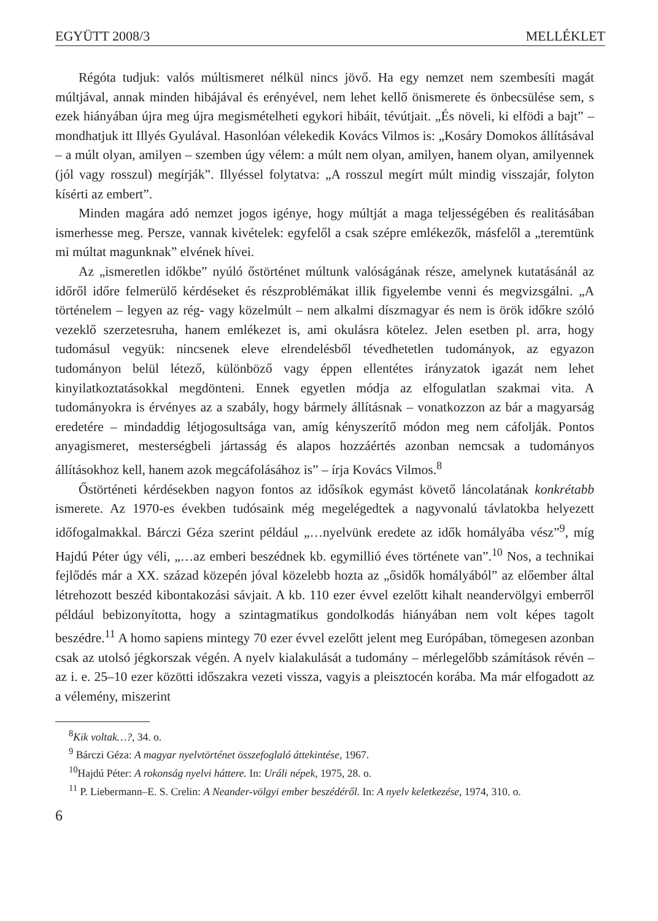EGYÜTT 2008/3 MELLÉKLET
Régóta tudjuk: valós múltismeret nélkül nincs jövő. Ha egy nemzet nem szembesíti magát múltjával, annak minden hibájával és erényével, nem lehet kellő önismerete és önbecsülése sem, s ezek hiányában újra meg újra megismételheti egykori hibáit, tévútjait. „És növeli, ki elfödi a bajt” – mondhatjuk itt Illyés Gyulával. Hasonlóan vélekedik Kovács Vilmos is: „Kosáry Domokos állításával – a múlt olyan, amilyen – szemben úgy vélem: a múlt nem olyan, amilyen, hanem olyan, amilyennek (jól vagy rosszul) megírják”. Illyéssel folytatva: „A rosszul megírt múlt mindig visszajár, folyton kísérti az embert”.
Minden magára adó nemzet jogos igénye, hogy múltját a maga teljességében és realitásában ismerhesse meg. Persze, vannak kivételek: egyfelől a csak szépre emlékezők, másfelől a „teremtünk mi múltat magunknak” elvének hívei.
Az „ismeretlen időkbe” nyúló őstörténet múltunk valóságának része, amelynek kutatásánál az időről időre felmerülő kérdéseket és részproblémákat illik figyelembe venni és megvizsgálni. „A történelem – legyen az rég- vagy közelmúlt – nem alkalmi díszmagyar és nem is örök időkre szóló vezeklő szerzetesruha, hanem emlékezet is, ami okulásra kötelez. Jelen esetben pl. arra, hogy tudomásul vegyük: nincsenek eleve elrendelésből tévedhetetlen tudományok, az egyazon tudományon belül létező, különböző vagy éppen ellentétes irányzatok igazát nem lehet kinyilatkoztatásokkal megdönteni. Ennek egyetlen módja az elfogulatlan szakmai vita. A tudományokra is érvényes az a szabály, hogy bármely állításnak – vonatkozzon az bár a magyarság eredetére – mindaddig létjogosultsága van, amíg kényszerítő módon meg nem cáfolják. Pontos anyagismeret, mesterségbeli jártasság és alapos hozzáértés azonban nemcsak a tudományos állításokhoz kell, hanem azok megcáfolásához is” – írja Kovács Vilmos.<sup>8</sup>
Őstörténeti kérdésekben nagyon fontos az idősíkok egymást követő láncolatának konkrétabb ismerete. Az 1970-es években tudósaink még megelégedtek a nagyvonalú távlatokba helyezett időfogalmakkal. Bárczi Géza szerint például „…nyelvünk eredete az idők homályába vész”<sup>9</sup>, míg Hajdú Péter úgy véli, „…az emberi beszédnek kb. egymillió éves története van”.<sup>10</sup> Nos, a technikai fejlődés már a XX. század közepén jóval közelebb hozta az „ősidők homályából” az előember által létrehozott beszéd kibontakozási sávjait. A kb. 110 ezer évvel ezelőtt kihalt neandervölgyi emberről például bebizonyította, hogy a szintagmatikus gondolkodás hiányában nem volt képes tagolt beszédre.<sup>11</sup> A homo sapiens mintegy 70 ezer évvel ezelőtt jelent meg Európában, tömegesen azonban csak az utolsó jégkorszak végén. A nyelv kialakulását a tudomány – mérlegelőbb számítások révén – az i. e. 25–10 ezer közötti időszakra vezeti vissza, vagyis a pleisztocén korába. Ma már elfogadott az a vélemény, miszerint
<sup>8</sup> Kik voltak…?, 34. o.
<sup>9</sup> Bárczi Géza: A magyar nyelvtörténet összefoglaló áttekintése, 1967.
<sup>10</sup> Hajdú Péter: A rokonság nyelvi háttere. In: Uráli népek, 1975, 28. o.
<sup>11</sup> P. Liebermann–E. S. Crelin: A Neander-völgyi ember beszédéről. In: A nyelv keletkezése, 1974, 310. o.
6